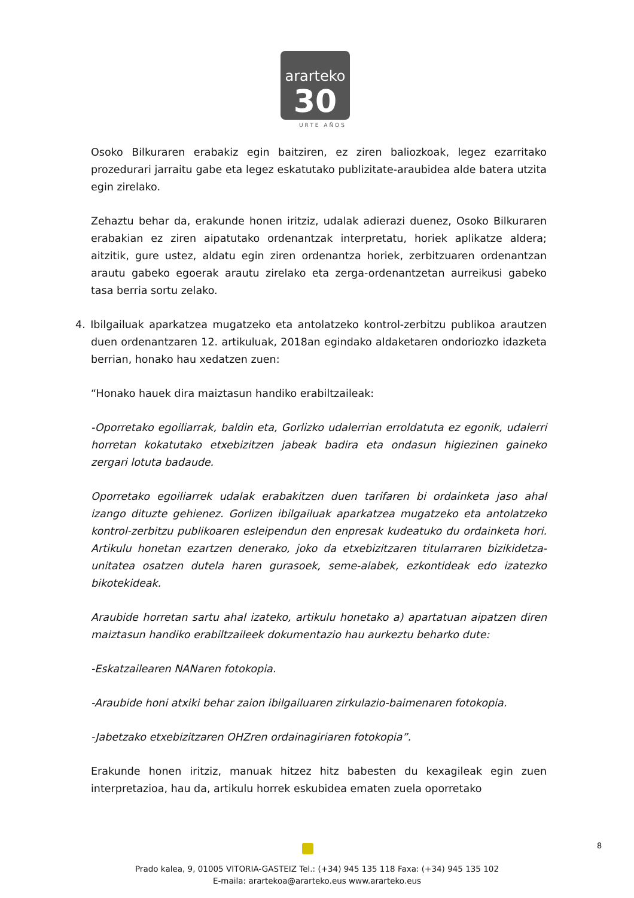ararteko
30
URTE AÑOS
Osoko Bilkuraren erabakiz egin baitziren, ez ziren baliozkoak, legez ezarritako prozedurari jarraitu gabe eta legez eskatutako publizitate-araubidea alde batera utzita egin zirelako.
Zehaztu behar da, erakunde honen iritziz, udalak adierazi duenez, Osoko Bilkuraren erabakian ez ziren aipatutako ordenantzak interpretatu, horiek aplikatze aldera; aitzitik, gure ustez, aldatu egin ziren ordenantza horiek, zerbitzuaren ordenantzan arautu gabeko egoerak arautu zirelako eta zerga-ordenantzetan aurreikusi gabeko tasa berria sortu zelako.
4. Ibilgailuak aparkatzea mugatzeko eta antolatzeko kontrol-zerbitzu publikoa arautzen duen ordenantzaren 12. artikuluak, 2018an egindako aldaketaren ondoriozko idazketa berrian, honako hau xedatzen zuen:
“Honako hauek dira maiztasun handiko erabiltzaileak:
-Oporretako egoiliarrak, baldin eta, Gorlizko udalerrian erroldatuta ez egonik, udalerri horretan kokatutako etxebizitzen jabeak badira eta ondasun higiezinen gaineko zergari lotuta badaude.
Oporretako egoiliarrek udalak erabakitzen duen tarifaren bi ordainketa jaso ahal izango dituzte gehienez. Gorlizen ibilgailuak aparkatzea mugatzeko eta antolatzeko kontrol-zerbitzu publikoaren esleipendun den enpresak kudeatuko du ordainketa hori. Artikulu honetan ezartzen denerako, joko da etxebizitzaren titularraren bizikidetza-unitatea osatzen dutela haren gurasoek, seme-alabek, ezkontideak edo izatezko bikotekideak.
Araubide horretan sartu ahal izateko, artikulu honetako a) apartatuan aipatzen diren maiztasun handiko erabiltzaileek dokumentazio hau aurkeztu beharko dute:
-Eskatzailearen NANaren fotokopia.
-Araubide honi atxiki behar zaion ibilgailuaren zirkulazio-baimenaren fotokopia.
-Jabetzako etxebizitzaren OHZren ordainagiriaren fotokopia”.
Erakunde honen iritziz, manuak hitzez hitz babesten du kexagileak egin zuen interpretazioa, hau da, artikulu horrek eskubidea ematen zuela oporretako
8
Prado kalea, 9, 01005 VITORIA-GASTEIZ Tel.: (+34) 945 135 118 Faxa: (+34) 945 135 102
E-maila: arartekoa@ararteko.eus www.ararteko.eus